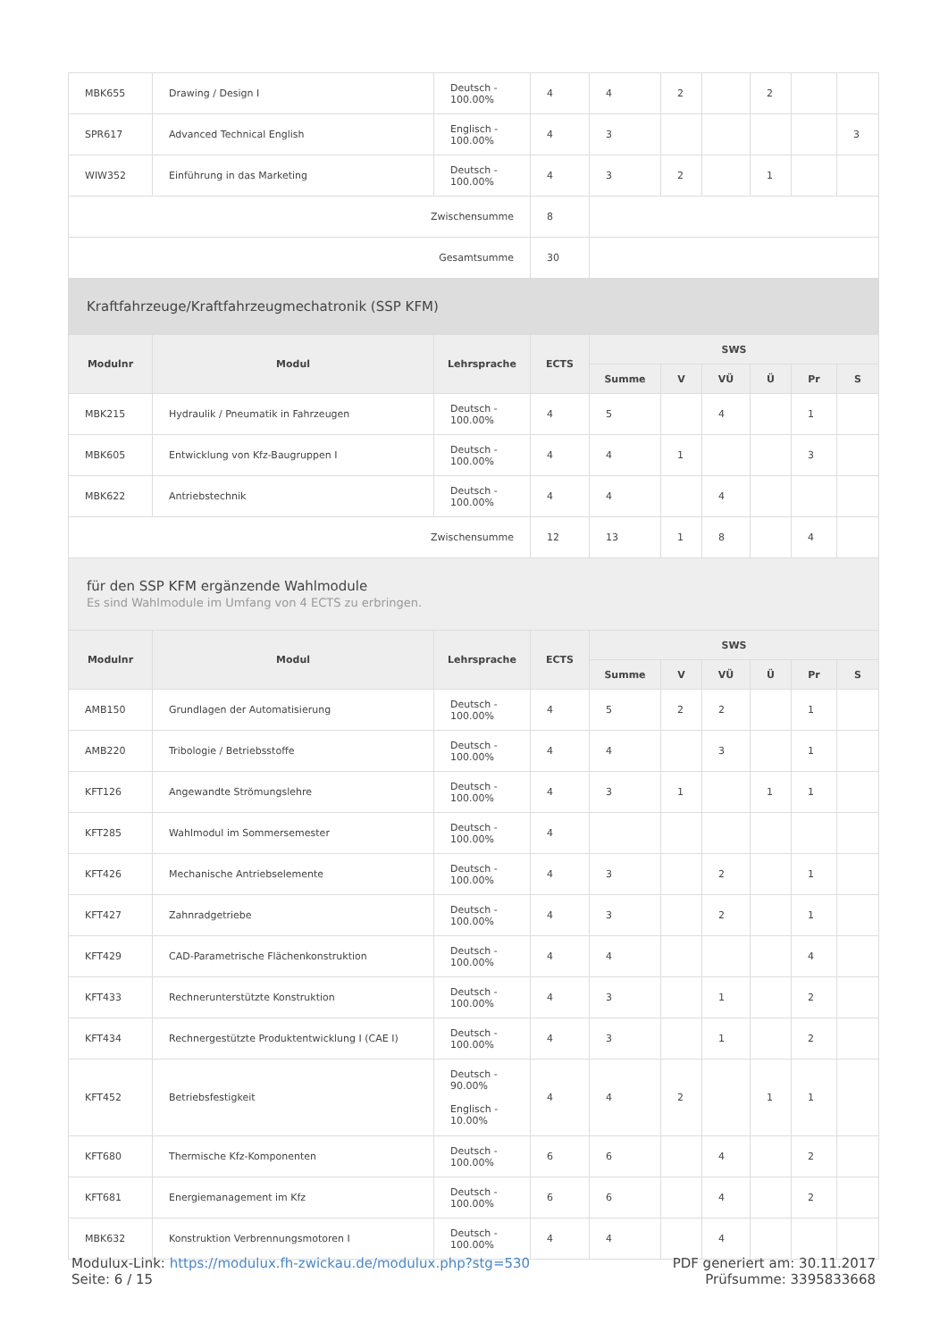| MBK655 | Drawing / Design I | Deutsch - 100.00% | 4 | 4 | 2 | | 2 | | |
| SPR617 | Advanced Technical English | Englisch - 100.00% | 4 | 3 | | | | | 3 |
| WIW352 | Einführung in das Marketing | Deutsch - 100.00% | 4 | 3 | 2 | | 1 | | |
| Zwischensumme | | | 8 | | | | | | |
| Gesamtsumme | | | 30 | | | | | | |
| Kraftfahrzeuge/Kraftfahrzeugmechatronik (SSP KFM) | | | | | | | | | |
| Modulnr | Modul | Lehrsprache | ECTS | SWS | | | | | |
| | | | | Summe | V | VÜ | Ü | Pr | S |
| MBK215 | Hydraulik / Pneumatik in Fahrzeugen | Deutsch - 100.00% | 4 | 5 | | 4 | | 1 | |
| MBK605 | Entwicklung von Kfz-Baugruppen I | Deutsch - 100.00% | 4 | 4 | 1 | | | 3 | |
| MBK622 | Antriebstechnik | Deutsch - 100.00% | 4 | 4 | | 4 | | | |
| Zwischensumme | | | 12 | 13 | 1 | 8 | | 4 | |
| für den SSP KFM ergänzende Wahlmodule Es sind Wahlmodule im Umfang von 4 ECTS zu erbringen. | | | | | | | | | |
| Modulnr | Modul | Lehrsprache | ECTS | SWS | | | | | |
| | | | | Summe | V | VÜ | Ü | Pr | S |
| AMB150 | Grundlagen der Automatisierung | Deutsch - 100.00% | 4 | 5 | 2 | 2 | | 1 | |
| AMB220 | Tribologie / Betriebsstoffe | Deutsch - 100.00% | 4 | 4 | | 3 | | 1 | |
| KFT126 | Angewandte Strömungslehre | Deutsch - 100.00% | 4 | 3 | 1 | | 1 | 1 | |
| KFT285 | Wahlmodul im Sommersemester | Deutsch - 100.00% | 4 | | | | | | |
| KFT426 | Mechanische Antriebselemente | Deutsch - 100.00% | 4 | 3 | | 2 | | 1 | |
| KFT427 | Zahnradgetriebe | Deutsch - 100.00% | 4 | 3 | | 2 | | 1 | |
| KFT429 | CAD-Parametrische Flächenkonstruktion | Deutsch - 100.00% | 4 | 4 | | | | 4 | |
| KFT433 | Rechnerunterstützte Konstruktion | Deutsch - 100.00% | 4 | 3 | | 1 | | 2 | |
| KFT434 | Rechnergestützte Produktentwicklung I (CAE I) | Deutsch - 100.00% | 4 | 3 | | 1 | | 2 | |
| KFT452 | Betriebsfestigkeit | Deutsch - 90.00% Englisch - 10.00% | 4 | 4 | 2 | | 1 | 1 | |
| KFT680 | Thermische Kfz-Komponenten | Deutsch - 100.00% | 6 | 6 | | 4 | | 2 | |
| KFT681 | Energiemanagement im Kfz | Deutsch - 100.00% | 6 | 6 | | 4 | | 2 | |
| MBK632 | Konstruktion Verbrennungsmotoren I | Deutsch - 100.00% | 4 | 4 | | 4 | | | |
Modulux-Link: https://modulux.fh-zwickau.de/modulux.php?stg=530
Seite: 6 / 15
PDF generiert am: 30.11.2017
Prüfsumme: 3395833668